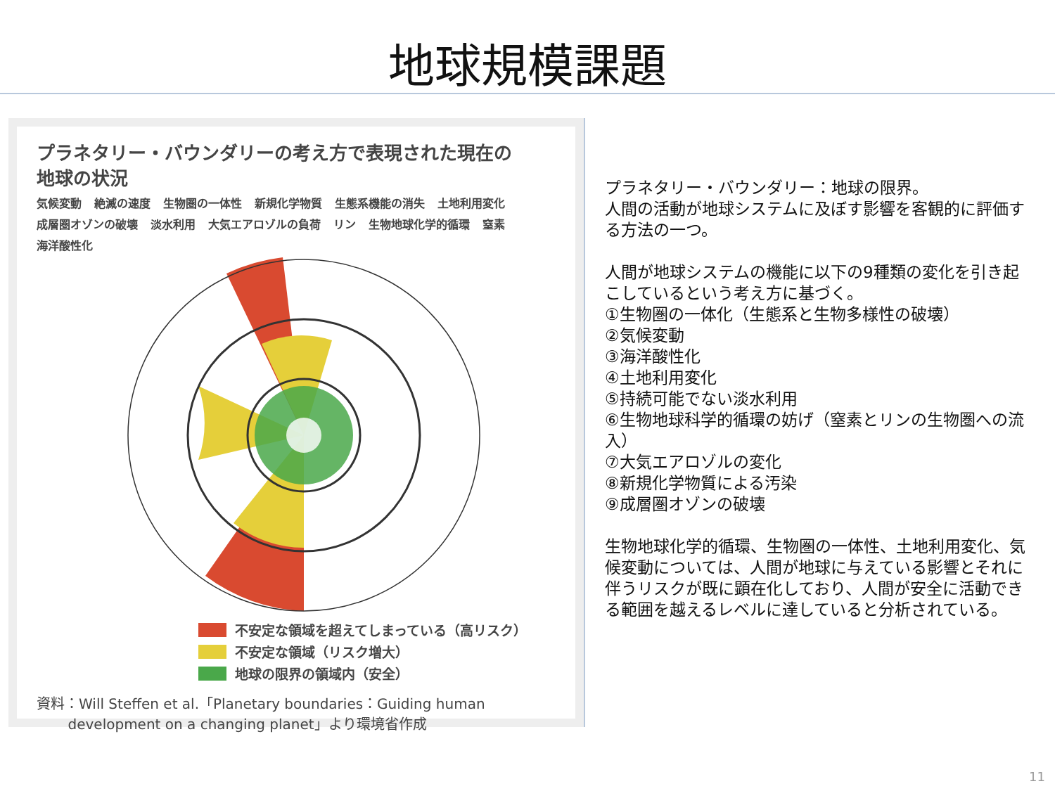地球規模課題
プラネタリー・バウンダリーの考え方で表現された現在の
地球の状況
気候変動 絶滅の速度 生物圏の一体性 新規化学物質 生態系機能の消失 土地利用変化 成層圏オゾンの破壊 淡水利用 大気エアロゾルの負荷 リン 生物地球化学的循環 窒素 海洋酸性化
不安定な領域を超えてしまっている（高リスク）
不安定な領域（リスク増大）
地球の限界の領域内（安全）
資料：Will Steffen et al.「Planetary boundaries：Guiding human
development on a changing planet」より環境省作成
プラネタリー・バウンダリー：地球の限界。
人間の活動が地球システムに及ぼす影響を客観的に評価する方法の一つ。
人間が地球システムの機能に以下の9種類の変化を引き起こしているという考え方に基づく。
①生物圏の一体化（生態系と生物多様性の破壊）
②気候変動
③海洋酸性化
④土地利用変化
⑤持続可能でない淡水利用
⑥生物地球科学的循環の妨げ（窒素とリンの生物圏への流入）
⑦大気エアロゾルの変化
⑧新規化学物質による汚染
⑨成層圏オゾンの破壊
生物地球化学的循環、生物圏の一体性、土地利用変化、気候変動については、人間が地球に与えている影響とそれに伴うリスクが既に顕在化しており、人間が安全に活動できる範囲を越えるレベルに達していると分析されている。
11